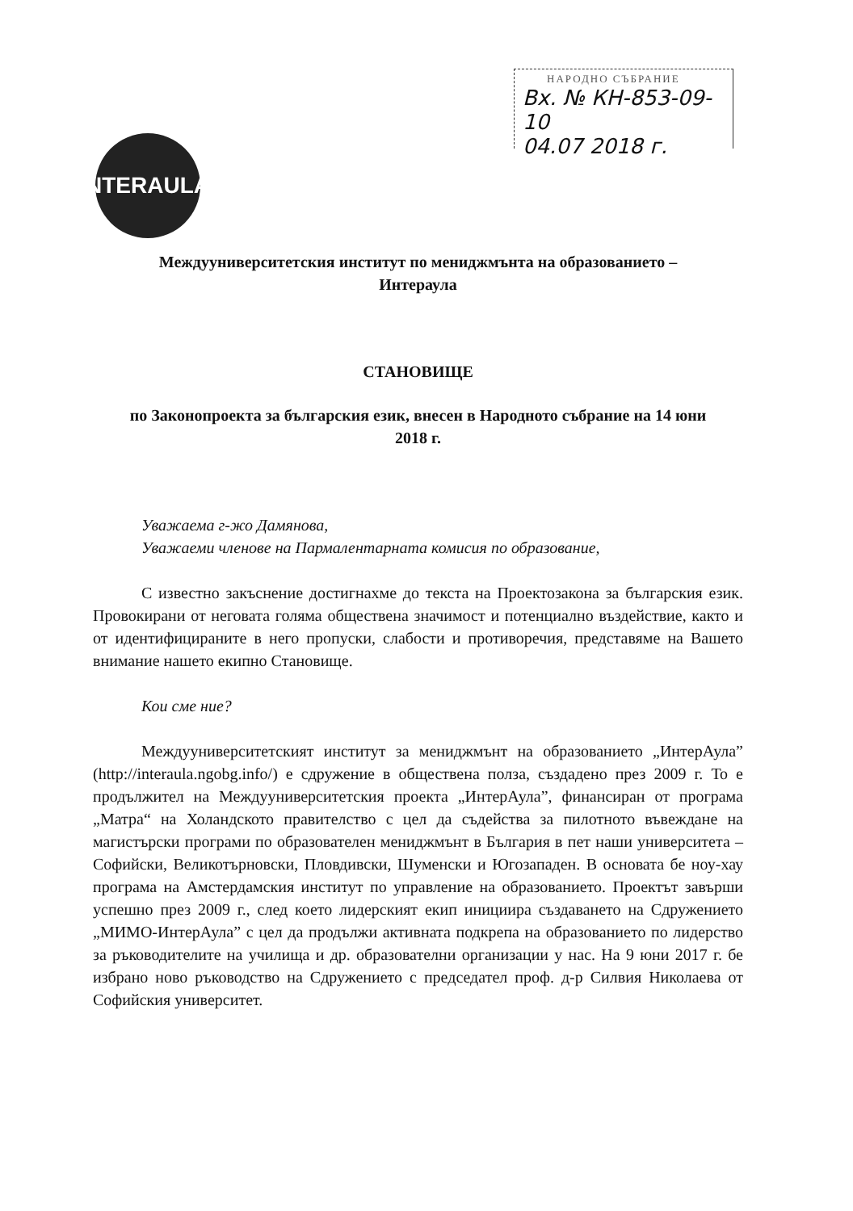НАРОДНО СЪБРАНИЕ
Вх. № КН-853-09-10
04.07 2018 г.
NTERAULA
Междууниверситетския институт по мениджмънта на образованието –
Интераула
СТАНОВИЩЕ
по Законопроекта за българския език, внесен в Народното събрание на 14 юни
2018 г.
Уважаема г-жо Дамянова,
Уважаеми членове на Пармалентарната комисия по образование,
С известно закъснение достигнахме до текста на Проектозакона за българския език. Провокирани от неговата голяма обществена значимост и потенциално въздействие, както и от идентифицираните в него пропуски, слабости и противоречия, представяме на Вашето внимание нашето екипно Становище.
Кои сме ние?
Междууниверситетският институт за мениджмънт на образованието „ИнтерАула” (http://interaula.ngobg.info/) е сдружение в обществена полза, създадено през 2009 г. То е продължител на Междууниверситетския проекта „ИнтерАула”, финансиран от програма „Матра“ на Холандското правителство с цел да съдейства за пилотното въвеждане на магистърски програми по образователен мениджмънт в България в пет наши университета – Софийски, Великотърновски, Пловдивски, Шуменски и Югозападен. В основата бе ноу-хау програма на Амстердамския институт по управление на образованието. Проектът завърши успешно през 2009 г., след което лидерският екип инициира създаването на Сдружението „МИМО-ИнтерАула” с цел да продължи активната подкрепа на образованието по лидерство за ръководителите на училища и др. образователни организации у нас. На 9 юни 2017 г. бе избрано ново ръководство на Сдружението с председател проф. д-р Силвия Николаева от Софийския университет.